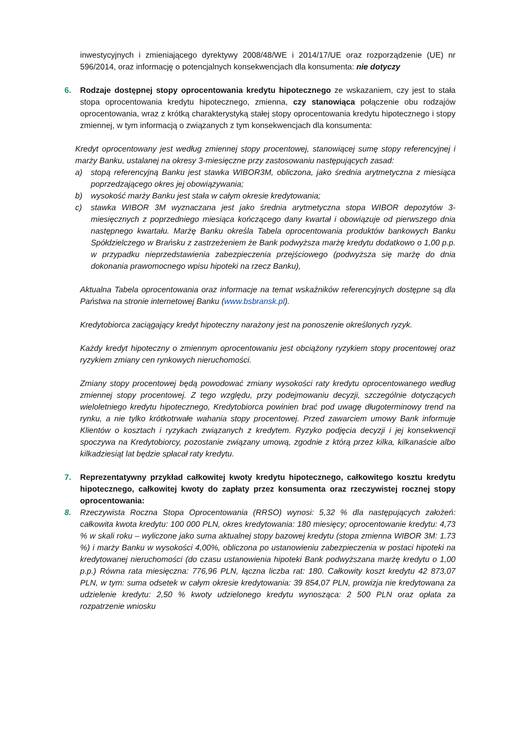inwestycyjnych i zmieniającego dyrektywy 2008/48/WE i 2014/17/UE oraz rozporządzenie (UE) nr 596/2014, oraz informację o potencjalnych konsekwencjach dla konsumenta: nie dotyczy
6. Rodzaje dostępnej stopy oprocentowania kredytu hipotecznego ze wskazaniem, czy jest to stała stopa oprocentowania kredytu hipotecznego, zmienna, czy stanowiąca połączenie obu rodzajów oprocentowania, wraz z krótką charakterystyką stałej stopy oprocentowania kredytu hipotecznego i stopy zmiennej, w tym informacją o związanych z tym konsekwencjach dla konsumenta:
Kredyt oprocentowany jest według zmiennej stopy procentowej, stanowiącej sumę stopy referencyjnej i marży Banku, ustalanej na okresy 3-miesięczne przy zastosowaniu następujących zasad:
a) stopą referencyjną Banku jest stawka WIBOR3M, obliczona, jako średnia arytmetyczna z miesiąca poprzedzającego okres jej obowiązywania;
b) wysokość marży Banku jest stała w całym okresie kredytowania;
c) stawka WIBOR 3M wyznaczana jest jako średnia arytmetyczna stopa WIBOR depozytów 3-miesięcznych z poprzedniego miesiąca kończącego dany kwartał i obowiązuje od pierwszego dnia następnego kwartału. Marżę Banku określa Tabela oprocentowania produktów bankowych Banku Spółdzielczego w Brańsku z zastrzeżeniem że Bank podwyższa marżę kredytu dodatkowo o 1,00 p.p. w przypadku nieprzedstawienia zabezpieczenia przejściowego (podwyższa się marżę do dnia dokonania prawomocnego wpisu hipoteki na rzecz Banku),
Aktualna Tabela oprocentowania oraz informacje na temat wskaźników referencyjnych dostępne są dla Państwa na stronie internetowej Banku (www.bsbransk.pl).
Kredytobiorca zaciągający kredyt hipoteczny narażony jest na ponoszenie określonych ryzyk.
Każdy kredyt hipoteczny o zmiennym oprocentowaniu jest obciążony ryzykiem stopy procentowej oraz ryzykiem zmiany cen rynkowych nieruchomości.
Zmiany stopy procentowej będą powodować zmiany wysokości raty kredytu oprocentowanego według zmiennej stopy procentowej. Z tego względu, przy podejmowaniu decyzji, szczególnie dotyczących wieloletniego kredytu hipotecznego, Kredytobiorca powinien brać pod uwagę długoterminowy trend na rynku, a nie tylko krótkotrwałe wahania stopy procentowej. Przed zawarciem umowy Bank informuje Klientów o kosztach i ryzykach związanych z kredytem. Ryzyko podjęcia decyzji i jej konsekwencji spoczywa na Kredytobiorcy, pozostanie związany umową, zgodnie z którą przez kilka, kilkanaście albo kilkadziesiąt lat będzie spłacał raty kredytu.
7. Reprezentatywny przykład całkowitej kwoty kredytu hipotecznego, całkowitego kosztu kredytu hipotecznego, całkowitej kwoty do zapłaty przez konsumenta oraz rzeczywistej rocznej stopy oprocentowania:
8. Rzeczywista Roczna Stopa Oprocentowania (RRSO) wynosi: 5,32 % dla następujących założeń: całkowita kwota kredytu: 100 000 PLN, okres kredytowania: 180 miesięcy; oprocentowanie kredytu: 4,73 % w skali roku – wyliczone jako suma aktualnej stopy bazowej kredytu (stopa zmienna WIBOR 3M: 1.73 %) i marży Banku w wysokości 4,00%, obliczona po ustanowieniu zabezpieczenia w postaci hipoteki na kredytowanej nieruchomości (do czasu ustanowienia hipoteki Bank podwyższana marżę kredytu o 1,00 p.p.) Równa rata miesięczna: 776,96 PLN, łączna liczba rat: 180. Całkowity koszt kredytu 42 873,07 PLN, w tym: suma odsetek w całym okresie kredytowania: 39 854,07 PLN, prowizja nie kredytowana za udzielenie kredytu: 2,50 % kwoty udzielonego kredytu wynosząca: 2 500 PLN oraz opłata za rozpatrzenie wniosku